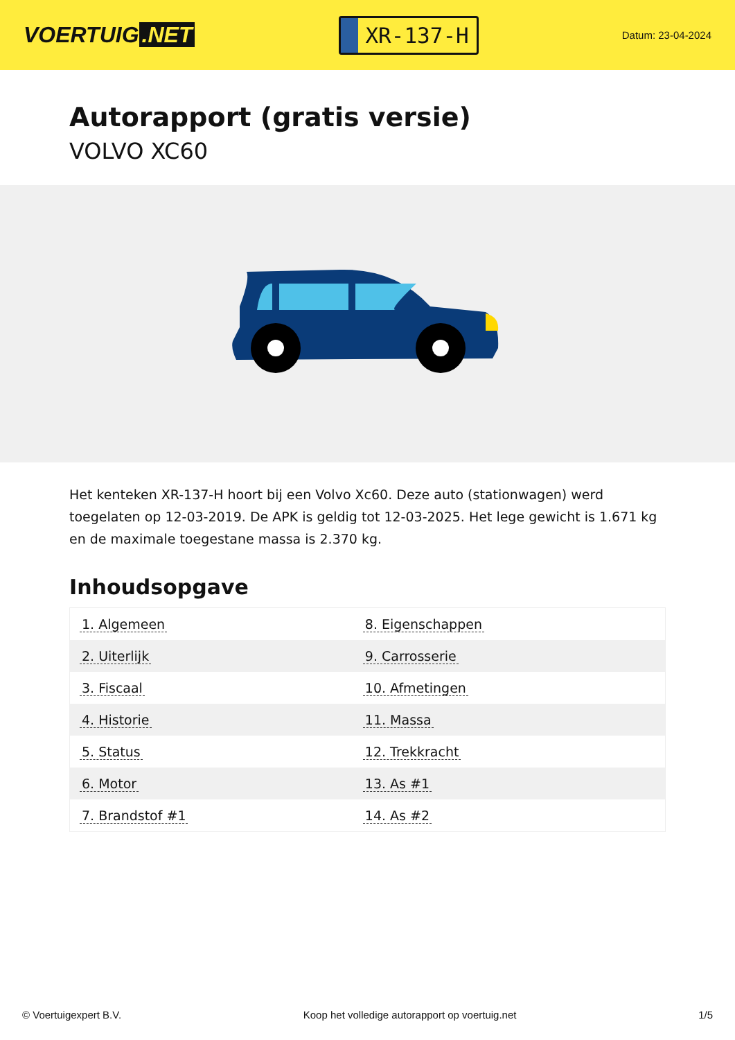VOERTUIG.NET
XR-137-H
Datum: 23-04-2024
Autorapport (gratis versie)
VOLVO XC60
Het kenteken XR-137-H hoort bij een Volvo Xc60. Deze auto (stationwagen) werd toegelaten op 12-03-2019. De APK is geldig tot 12-03-2025. Het lege gewicht is 1.671 kg en de maximale toegestane massa is 2.370 kg.
Inhoudsopgave
| 1. Algemeen | 8. Eigenschappen |
| 2. Uiterlijk | 9. Carrosserie |
| 3. Fiscaal | 10. Afmetingen |
| 4. Historie | 11. Massa |
| 5. Status | 12. Trekkracht |
| 6. Motor | 13. As #1 |
| 7. Brandstof #1 | 14. As #2 |
© Voertuigexpert B.V. Koop het volledige autorapport op voertuig.net 1/5